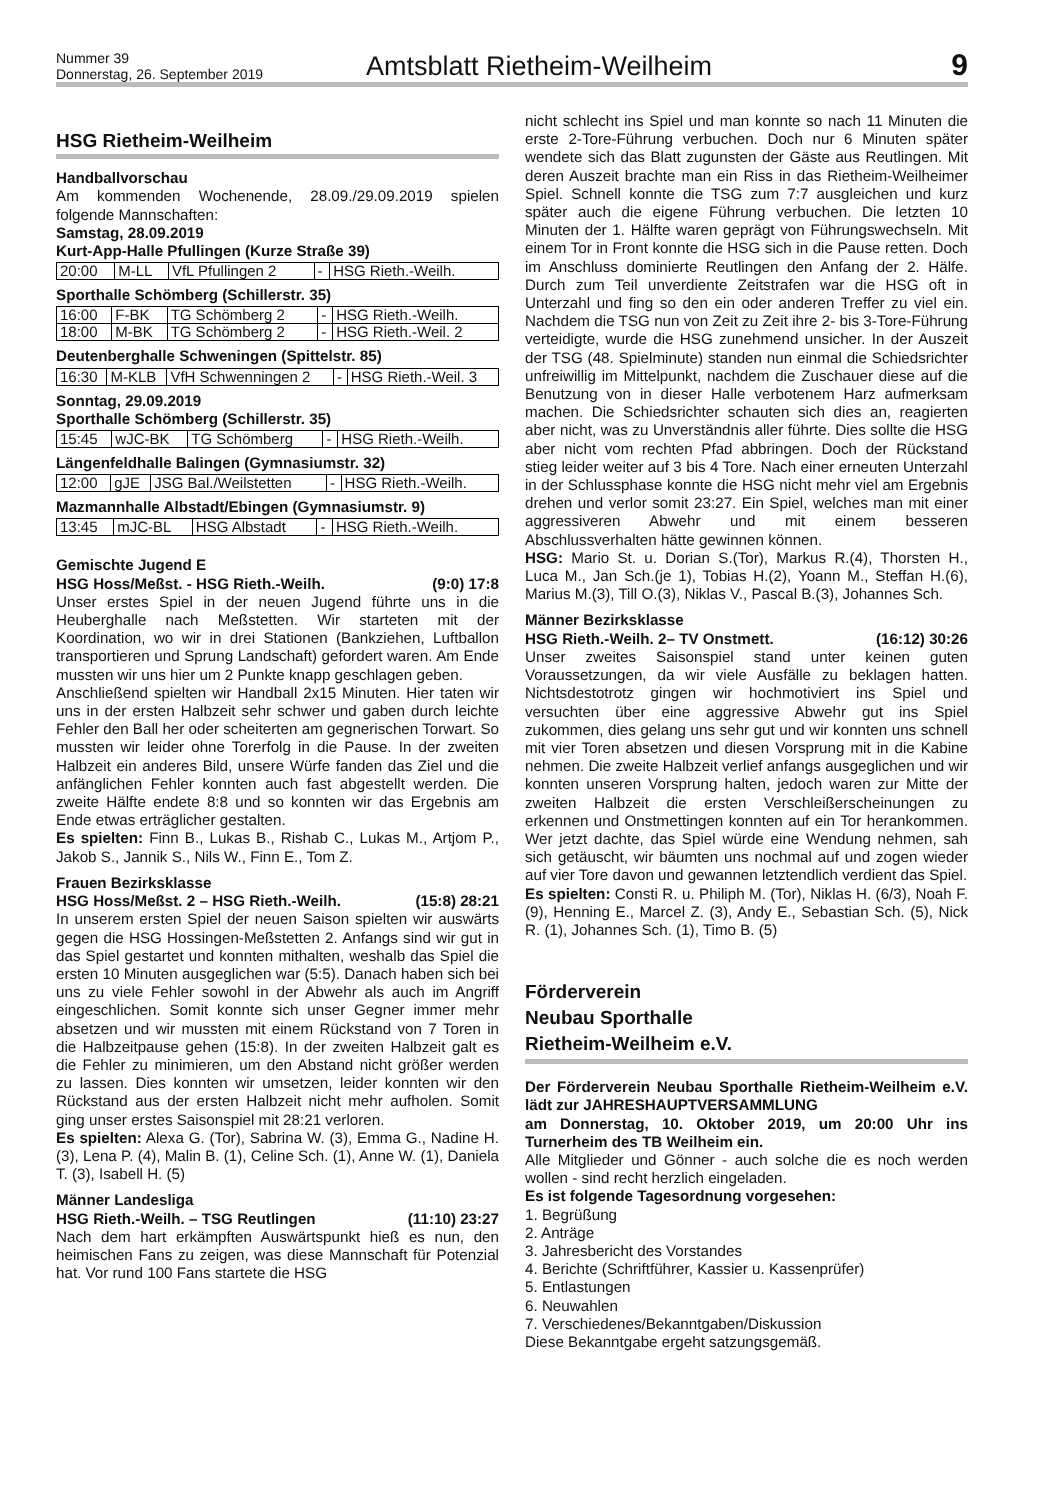Nummer 39
Donnerstag, 26. September 2019
Amtsblatt Rietheim-Weilheim
9
HSG Rietheim-Weilheim
Handballvorschau
Am kommenden Wochenende, 28.09./29.09.2019 spielen folgende Mannschaften:
Samstag, 28.09.2019
Kurt-App-Halle Pfullingen (Kurze Straße 39)
| 20:00 | M-LL | VfL Pfullingen 2 | - | HSG Rieth.-Weilh. |
Sporthalle Schömberg (Schillerstr. 35)
| 16:00 | F-BK | TG Schömberg 2 | - | HSG Rieth.-Weilh. |
| 18:00 | M-BK | TG Schömberg 2 | - | HSG Rieth.-Weil. 2 |
Deutenberghalle Schweningen (Spittelstr. 85)
| 16:30 | M-KLB | VfH Schwenningen 2 | - | HSG Rieth.-Weil. 3 |
Sonntag, 29.09.2019
Sporthalle Schömberg (Schillerstr. 35)
| 15:45 | wJC-BK | TG Schömberg | - | HSG Rieth.-Weilh. |
Längenfeldhalle Balingen (Gymnasiumstr. 32)
| 12:00 | gJE | JSG Bal./Weilstetten | - | HSG Rieth.-Weilh. |
Mazmannhalle Albstadt/Ebingen (Gymnasiumstr. 9)
| 13:45 | mJC-BL | HSG Albstadt | - | HSG Rieth.-Weilh. |
Gemischte Jugend E
HSG Hoss/Meßst. - HSG Rieth.-Weilh. (9:0) 17:8
Unser erstes Spiel in der neuen Jugend führte uns in die Heuberghalle nach Meßstetten. Wir starteten mit der Koordination, wo wir in drei Stationen (Bankziehen, Luftballon transportieren und Sprung Landschaft) gefordert waren. Am Ende mussten wir uns hier um 2 Punkte knapp geschlagen geben.
Anschließend spielten wir Handball 2x15 Minuten. Hier taten wir uns in der ersten Halbzeit sehr schwer und gaben durch leichte Fehler den Ball her oder scheiterten am gegnerischen Torwart. So mussten wir leider ohne Torerfolg in die Pause. In der zweiten Halbzeit ein anderes Bild, unsere Würfe fanden das Ziel und die anfänglichen Fehler konnten auch fast abgestellt werden. Die zweite Hälfte endete 8:8 und so konnten wir das Ergebnis am Ende etwas erträglicher gestalten.
Es spielten: Finn B., Lukas B., Rishab C., Lukas M., Artjom P., Jakob S., Jannik S., Nils W., Finn E., Tom Z.
Frauen Bezirksklasse
HSG Hoss/Meßst. 2 – HSG Rieth.-Weilh. (15:8) 28:21
In unserem ersten Spiel der neuen Saison spielten wir auswärts gegen die HSG Hossingen-Meßstetten 2. Anfangs sind wir gut in das Spiel gestartet und konnten mithalten, weshalb das Spiel die ersten 10 Minuten ausgeglichen war (5:5). Danach haben sich bei uns zu viele Fehler sowohl in der Abwehr als auch im Angriff eingeschlichen. Somit konnte sich unser Gegner immer mehr absetzen und wir mussten mit einem Rückstand von 7 Toren in die Halbzeitpause gehen (15:8). In der zweiten Halbzeit galt es die Fehler zu minimieren, um den Abstand nicht größer werden zu lassen. Dies konnten wir umsetzen, leider konnten wir den Rückstand aus der ersten Halbzeit nicht mehr aufholen. Somit ging unser erstes Saisonspiel mit 28:21 verloren.
Es spielten: Alexa G. (Tor), Sabrina W. (3), Emma G., Nadine H. (3), Lena P. (4), Malin B. (1), Celine Sch. (1), Anne W. (1), Daniela T. (3), Isabell H. (5)
Männer Landesliga
HSG Rieth.-Weilh. – TSG Reutlingen (11:10) 23:27
Nach dem hart erkämpften Auswärtspunkt hieß es nun, den heimischen Fans zu zeigen, was diese Mannschaft für Potenzial hat. Vor rund 100 Fans startete die HSG
nicht schlecht ins Spiel und man konnte so nach 11 Minuten die erste 2-Tore-Führung verbuchen. Doch nur 6 Minuten später wendete sich das Blatt zugunsten der Gäste aus Reutlingen. Mit deren Auszeit brachte man ein Riss in das Rietheim-Weilheimer Spiel. Schnell konnte die TSG zum 7:7 ausgleichen und kurz später auch die eigene Führung verbuchen. Die letzten 10 Minuten der 1. Hälfte waren geprägt von Führungswechseln. Mit einem Tor in Front konnte die HSG sich in die Pause retten. Doch im Anschluss dominierte Reutlingen den Anfang der 2. Hälfe. Durch zum Teil unverdiente Zeitstrafen war die HSG oft in Unterzahl und fing so den ein oder anderen Treffer zu viel ein. Nachdem die TSG nun von Zeit zu Zeit ihre 2- bis 3-Tore-Führung verteidigte, wurde die HSG zunehmend unsicher. In der Auszeit der TSG (48. Spielminute) standen nun einmal die Schiedsrichter unfreiwillig im Mittelpunkt, nachdem die Zuschauer diese auf die Benutzung von in dieser Halle verbotenem Harz aufmerksam machen. Die Schiedsrichter schauten sich dies an, reagierten aber nicht, was zu Unverständnis aller führte. Dies sollte die HSG aber nicht vom rechten Pfad abbringen. Doch der Rückstand stieg leider weiter auf 3 bis 4 Tore. Nach einer erneuten Unterzahl in der Schlussphase konnte die HSG nicht mehr viel am Ergebnis drehen und verlor somit 23:27. Ein Spiel, welches man mit einer aggressiveren Abwehr und mit einem besseren Abschlussverhalten hätte gewinnen können.
HSG: Mario St. u. Dorian S.(Tor), Markus R.(4), Thorsten H., Luca M., Jan Sch.(je 1), Tobias H.(2), Yoann M., Steffan H.(6), Marius M.(3), Till O.(3), Niklas V., Pascal B.(3), Johannes Sch.
Männer Bezirksklasse
HSG Rieth.-Weilh. 2– TV Onstmett. (16:12) 30:26
Unser zweites Saisonspiel stand unter keinen guten Voraussetzungen, da wir viele Ausfälle zu beklagen hatten. Nichtsdestotrotz gingen wir hochmotiviert ins Spiel und versuchten über eine aggressive Abwehr gut ins Spiel zukommen, dies gelang uns sehr gut und wir konnten uns schnell mit vier Toren absetzen und diesen Vorsprung mit in die Kabine nehmen. Die zweite Halbzeit verlief anfangs ausgeglichen und wir konnten unseren Vorsprung halten, jedoch waren zur Mitte der zweiten Halbzeit die ersten Verschleißerscheinungen zu erkennen und Onstmettingen konnten auf ein Tor herankommen. Wer jetzt dachte, das Spiel würde eine Wendung nehmen, sah sich getäuscht, wir bäumten uns nochmal auf und zogen wieder auf vier Tore davon und gewannen letztendlich verdient das Spiel.
Es spielten: Consti R. u. Philiph M. (Tor), Niklas H. (6/3), Noah F. (9), Henning E., Marcel Z. (3), Andy E., Sebastian Sch. (5), Nick R. (1), Johannes Sch. (1), Timo B. (5)
Förderverein
Neubau Sporthalle
Rietheim-Weilheim e.V.
Der Förderverein Neubau Sporthalle Rietheim-Weilheim e.V. lädt zur JAHRESHAUPTVERSAMMLUNG
am Donnerstag, 10. Oktober 2019, um 20:00 Uhr ins Turnerheim des TB Weilheim ein.
Alle Mitglieder und Gönner - auch solche die es noch werden wollen - sind recht herzlich eingeladen.
Es ist folgende Tagesordnung vorgesehen:
1. Begrüßung
2. Anträge
3. Jahresbericht des Vorstandes
4. Berichte (Schriftführer, Kassier u. Kassenprüfer)
5. Entlastungen
6. Neuwahlen
7. Verschiedenes/Bekanntgaben/Diskussion
Diese Bekanntgabe ergeht satzungsgemäß.